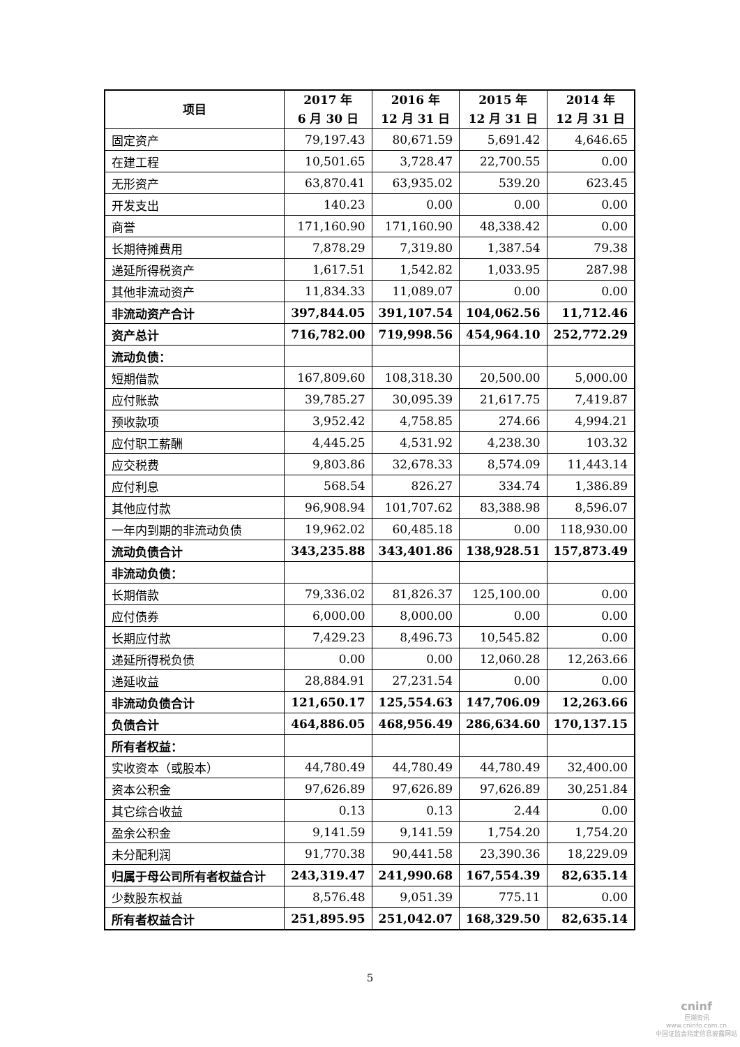| 项目 | 2017 年 6 月 30 日 | 2016 年 12 月 31 日 | 2015 年 12 月 31 日 | 2014 年 12 月 31 日 |
| --- | --- | --- | --- | --- |
| 固定资产 | 79,197.43 | 80,671.59 | 5,691.42 | 4,646.65 |
| 在建工程 | 10,501.65 | 3,728.47 | 22,700.55 | 0.00 |
| 无形资产 | 63,870.41 | 63,935.02 | 539.20 | 623.45 |
| 开发支出 | 140.23 | 0.00 | 0.00 | 0.00 |
| 商誉 | 171,160.90 | 171,160.90 | 48,338.42 | 0.00 |
| 长期待摊费用 | 7,878.29 | 7,319.80 | 1,387.54 | 79.38 |
| 递延所得税资产 | 1,617.51 | 1,542.82 | 1,033.95 | 287.98 |
| 其他非流动资产 | 11,834.33 | 11,089.07 | 0.00 | 0.00 |
| 非流动资产合计 | 397,844.05 | 391,107.54 | 104,062.56 | 11,712.46 |
| 资产总计 | 716,782.00 | 719,998.56 | 454,964.10 | 252,772.29 |
| 流动负债： | | | | |
| 短期借款 | 167,809.60 | 108,318.30 | 20,500.00 | 5,000.00 |
| 应付账款 | 39,785.27 | 30,095.39 | 21,617.75 | 7,419.87 |
| 预收款项 | 3,952.42 | 4,758.85 | 274.66 | 4,994.21 |
| 应付职工薪酬 | 4,445.25 | 4,531.92 | 4,238.30 | 103.32 |
| 应交税费 | 9,803.86 | 32,678.33 | 8,574.09 | 11,443.14 |
| 应付利息 | 568.54 | 826.27 | 334.74 | 1,386.89 |
| 其他应付款 | 96,908.94 | 101,707.62 | 83,388.98 | 8,596.07 |
| 一年内到期的非流动负债 | 19,962.02 | 60,485.18 | 0.00 | 118,930.00 |
| 流动负债合计 | 343,235.88 | 343,401.86 | 138,928.51 | 157,873.49 |
| 非流动负债： | | | | |
| 长期借款 | 79,336.02 | 81,826.37 | 125,100.00 | 0.00 |
| 应付债券 | 6,000.00 | 8,000.00 | 0.00 | 0.00 |
| 长期应付款 | 7,429.23 | 8,496.73 | 10,545.82 | 0.00 |
| 递延所得税负债 | 0.00 | 0.00 | 12,060.28 | 12,263.66 |
| 递延收益 | 28,884.91 | 27,231.54 | 0.00 | 0.00 |
| 非流动负债合计 | 121,650.17 | 125,554.63 | 147,706.09 | 12,263.66 |
| 负债合计 | 464,886.05 | 468,956.49 | 286,634.60 | 170,137.15 |
| 所有者权益： | | | | |
| 实收资本（或股本） | 44,780.49 | 44,780.49 | 44,780.49 | 32,400.00 |
| 资本公积金 | 97,626.89 | 97,626.89 | 97,626.89 | 30,251.84 |
| 其它综合收益 | 0.13 | 0.13 | 2.44 | 0.00 |
| 盈余公积金 | 9,141.59 | 9,141.59 | 1,754.20 | 1,754.20 |
| 未分配利润 | 91,770.38 | 90,441.58 | 23,390.36 | 18,229.09 |
| 归属于母公司所有者权益合计 | 243,319.47 | 241,990.68 | 167,554.39 | 82,635.14 |
| 少数股东权益 | 8,576.48 | 9,051.39 | 775.11 | 0.00 |
| 所有者权益合计 | 251,895.95 | 251,042.07 | 168,329.50 | 82,635.14 |
5
cninf
巨潮资讯
www.cninfo.com.cn
中国证监会指定信息披露网站